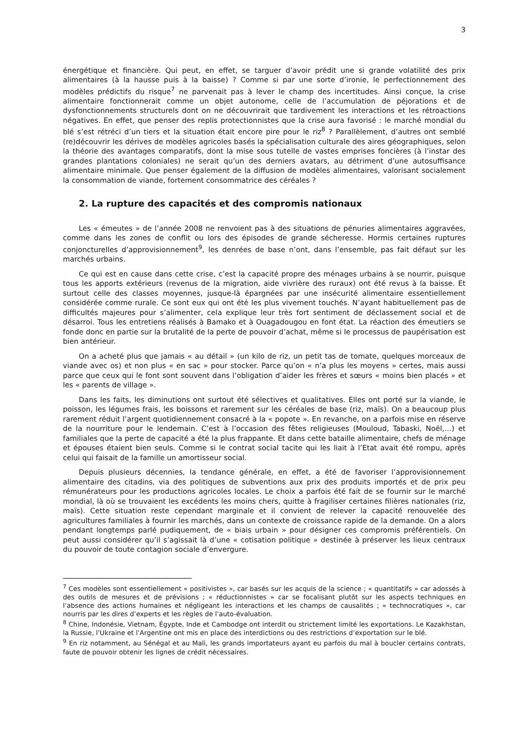3
énergétique et financière. Qui peut, en effet, se targuer d’avoir prédit une si grande volatilité des prix alimentaires (à la hausse puis à la baisse) ? Comme si par une sorte d’ironie, le perfectionnement des modèles prédictifs du risque<sup>7</sup> ne parvenait pas à lever le champ des incertitudes. Ainsi conçue, la crise alimentaire fonctionnerait comme un objet autonome, celle de l’accumulation de péjorations et de dysfonctionnements structurels dont on ne découvrirait que tardivement les interactions et les rétroactions négatives. En effet, que penser des replis protectionnistes que la crise aura favorisé : le marché mondial du blé s’est rétréci d’un tiers et la situation était encore pire pour le riz<sup>8</sup> ? Parallèlement, d’autres ont semblé (re)découvrir les dérives de modèles agricoles basés la spécialisation culturale des aires géographiques, selon la théorie des avantages comparatifs, dont la mise sous tutelle de vastes emprises foncières (à l’instar des grandes plantations coloniales) ne serait qu’un des derniers avatars, au détriment d’une autosuffisance alimentaire minimale. Que penser également de la diffusion de modèles alimentaires, valorisant socialement la consommation de viande, fortement consommatrice des céréales ?
2. La rupture des capacités et des compromis nationaux
Les « émeutes » de l’année 2008 ne renvoient pas à des situations de pénuries alimentaires aggravées, comme dans les zones de conflit ou lors des épisodes de grande sécheresse. Hormis certaines ruptures conjoncturelles d’approvisionnement<sup>9</sup>, les denrées de base n’ont, dans l’ensemble, pas fait défaut sur les marchés urbains.
Ce qui est en cause dans cette crise, c’est la capacité propre des ménages urbains à se nourrir, puisque tous les apports extérieurs (revenus de la migration, aide vivrière des ruraux) ont été revus à la baisse. Et surtout celle des classes moyennes, jusque-là épargnées par une insécurité alimentaire essentiellement considérée comme rurale. Ce sont eux qui ont été les plus vivement touchés. N’ayant habituellement pas de difficultés majeures pour s’alimenter, cela explique leur très fort sentiment de déclassement social et de désarroi. Tous les entretiens réalisés à Bamako et à Ouagadougou en font état. La réaction des émeutiers se fonde donc en partie sur la brutalité de la perte de pouvoir d’achat, même si le processus de paupérisation est bien antérieur.
On a acheté plus que jamais « au détail » (un kilo de riz, un petit tas de tomate, quelques morceaux de viande avec os) et non plus « en sac » pour stocker. Parce qu’on « n’a plus les moyens » certes, mais aussi parce que ceux qui le font sont souvent dans l’obligation d’aider les frères et sœurs « moins bien placés » et les « parents de village ».
Dans les faits, les diminutions ont surtout été sélectives et qualitatives. Elles ont porté sur la viande, le poisson, les légumes frais, les boissons et rarement sur les céréales de base (riz, maïs). On a beaucoup plus rarement réduit l’argent quotidiennement consacré à la « popote ». En revanche, on a parfois mise en réserve de la nourriture pour le lendemain. C’est à l’occasion des fêtes religieuses (Mouloud, Tabaski, Noël,…) et familiales que la perte de capacité a été la plus frappante. Et dans cette bataille alimentaire, chefs de ménage et épouses étaient bien seuls. Comme si le contrat social tacite qui les liait à l’Etat avait été rompu, après celui qui faisait de la famille un amortisseur social.
Depuis plusieurs décennies, la tendance générale, en effet, a été de favoriser l’approvisionnement alimentaire des citadins, via des politiques de subventions aux prix des produits importés et de prix peu rémunérateurs pour les productions agricoles locales. Le choix a parfois été fait de se fournir sur le marché mondial, là où se trouvaient les excédents les moins chers, quitte à fragiliser certaines filières nationales (riz, maïs). Cette situation reste cependant marginale et il convient de relever la capacité renouvelée des agricultures familiales à fournir les marchés, dans un contexte de croissance rapide de la demande. On a alors pendant longtemps parlé pudiquement, de « biais urbain » pour désigner ces compromis préférentiels. On peut aussi considérer qu’il s’agissait là d’une « cotisation politique » destinée à préserver les lieux centraux du pouvoir de toute contagion sociale d’envergure.
<sup>7</sup> Ces modèles sont essentiellement « positivistes », car basés sur les acquis de la science ; « quantitatifs » car adossés à des outils de mesures et de prévisions ; « réductionnistes » car se focalisant plutôt sur les aspects techniques en l’absence des actions humaines et négligeant les interactions et les champs de causalités ; « technocratiques », car nourris par les dires d’experts et les règles de l’auto-évaluation.
<sup>8</sup> Chine, Indonésie, Vietnam, Égypte, Inde et Cambodge ont interdit ou strictement limité les exportations. Le Kazakhstan, la Russie, l’Ukraine et l’Argentine ont mis en place des interdictions ou des restrictions d’exportation sur le blé.
<sup>9</sup> En riz notamment, au Sénégal et au Mali, les grands importateurs ayant eu parfois du mal à boucler certains contrats, faute de pouvoir obtenir les lignes de crédit nécessaires.